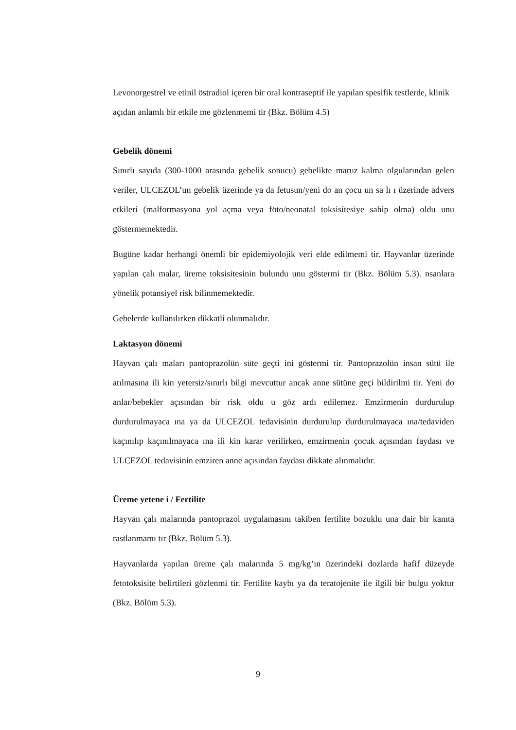Levonorgestrel ve etinil östradiol içeren bir oral kontraseptif ile yapılan spesifik testlerde, klinik açıdan anlamlı bir etkile me gözlenmemi tir (Bkz. Bölüm 4.5)
Gebelik dönemi
Sınırlı sayıda (300-1000 arasında gebelik sonucu) gebelikte maruz kalma olgularından gelen veriler, ULCEZOL’un gebelik üzerinde ya da fetusun/yeni do an çocu un sa lı ı üzerinde advers etkileri (malformasyona yol açma veya föto/neonatal toksisitesiye sahip olma) oldu unu göstermemektedir.
Bugüne kadar herhangi önemli bir epidemiyolojik veri elde edilmemi tir. Hayvanlar üzerinde yapılan çalı malar, üreme toksisitesinin bulundu unu göstermi tir (Bkz. Bölüm 5.3). nsanlara yönelik potansiyel risk bilinmemektedir.
Gebelerde kullanılırken dikkatli olunmalıdır.
Laktasyon dönemi
Hayvan çalı maları pantoprazolün süte geçti ini göstermi tir. Pantoprazolün insan sütü ile atılmasına ili kin yetersiz/sınırlı bilgi mevcuttur ancak anne sütüne geçi bildirilmi tir. Yeni do anlar/bebekler açısından bir risk oldu u göz ardı edilemez. Emzirmenin durdurulup durdurulmayaca ına ya da ULCEZOL tedavisinin durdurulup durdurulmayaca ına/tedaviden kaçınılıp kaçınılmayaca ına ili kin karar verilirken, emzirmenin çocuk açısından faydası ve ULCEZOL tedavisinin emziren anne açısından faydası dikkate alınmalıdır.
Üreme yetene i / Fertilite
Hayvan çalı malarında pantoprazol uygulamasını takiben fertilite bozuklu una dair bir kanıta rastlanmamı tır (Bkz. Bölüm 5.3).
Hayvanlarda yapılan üreme çalı malarında 5 mg/kg’ın üzerindeki dozlarda hafif düzeyde fetotoksisite belirtileri gözlenmi tir. Fertilite kaybı ya da teratojenite ile ilgili bir bulgu yoktur (Bkz. Bölüm 5.3).
9